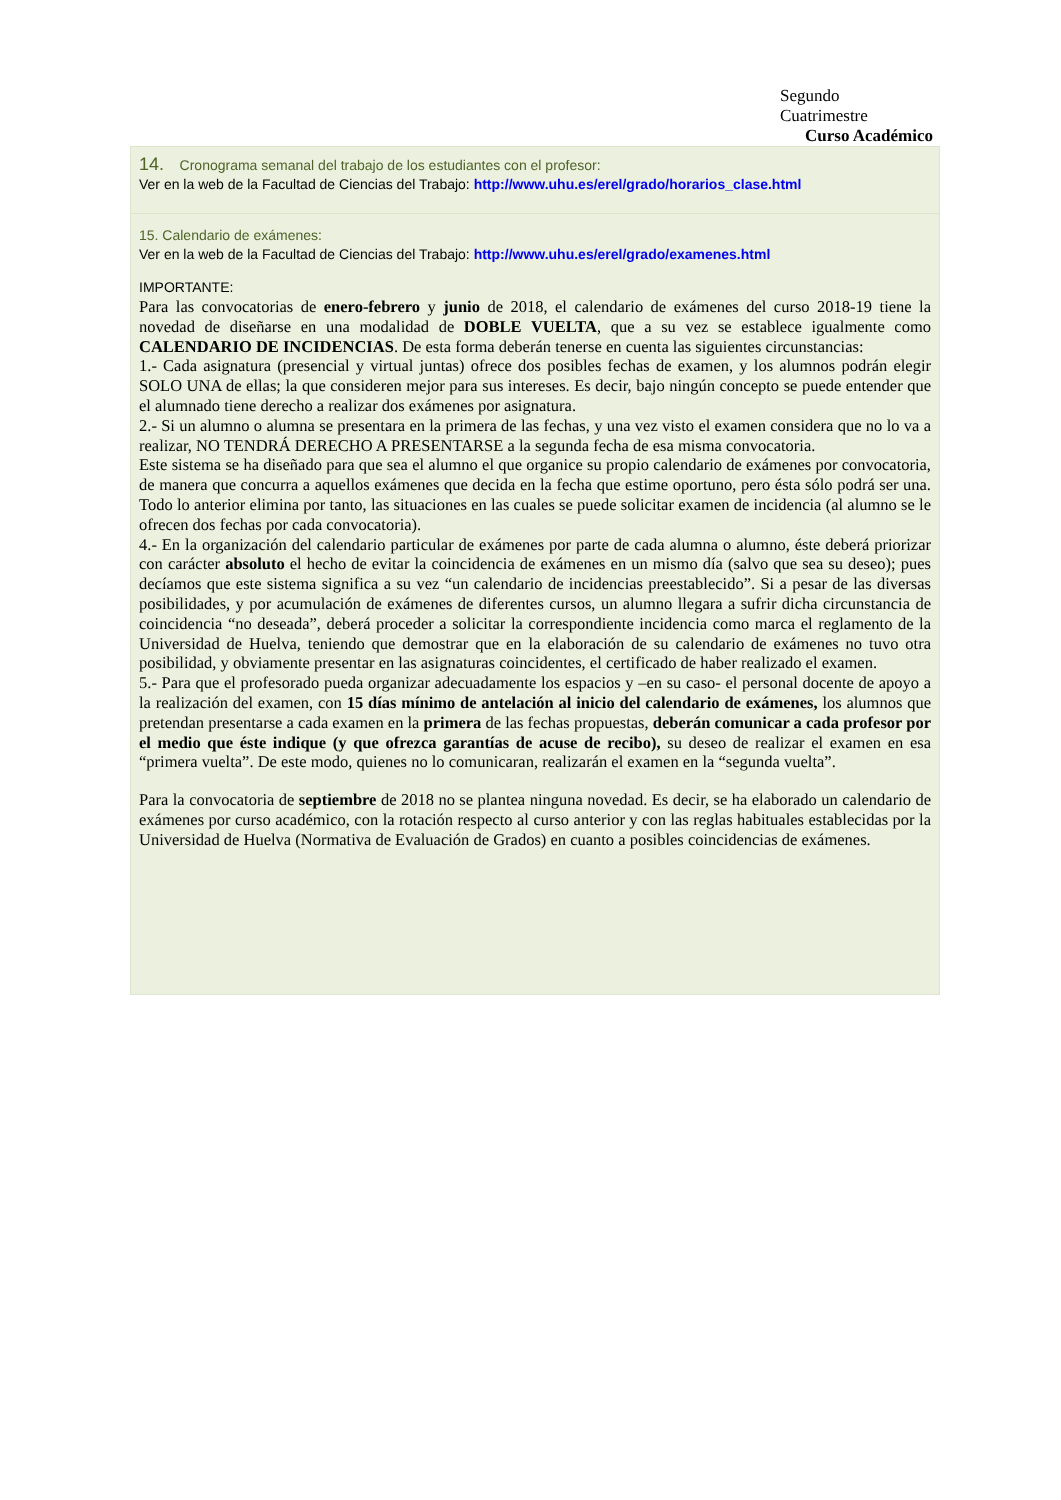Segundo
Cuatrimestre
Curso Académico
14. Cronograma semanal del trabajo de los estudiantes con el profesor:
Ver en la web de la Facultad de Ciencias del Trabajo: http://www.uhu.es/erel/grado/horarios_clase.html
15. Calendario de exámenes:
Ver en la web de la Facultad de Ciencias del Trabajo: http://www.uhu.es/erel/grado/examenes.html
IMPORTANTE:
Para las convocatorias de enero-febrero y junio de 2018, el calendario de exámenes del curso 2018-19 tiene la novedad de diseñarse en una modalidad de DOBLE VUELTA, que a su vez se establece igualmente como CALENDARIO DE INCIDENCIAS. De esta forma deberán tenerse en cuenta las siguientes circunstancias:
1.- Cada asignatura (presencial y virtual juntas) ofrece dos posibles fechas de examen, y los alumnos podrán elegir SOLO UNA de ellas; la que consideren mejor para sus intereses. Es decir, bajo ningún concepto se puede entender que el alumnado tiene derecho a realizar dos exámenes por asignatura.
2.- Si un alumno o alumna se presentara en la primera de las fechas, y una vez visto el examen considera que no lo va a realizar, NO TENDRÁ DERECHO A PRESENTARSE a la segunda fecha de esa misma convocatoria.
Este sistema se ha diseñado para que sea el alumno el que organice su propio calendario de exámenes por convocatoria, de manera que concurra a aquellos exámenes que decida en la fecha que estime oportuno, pero ésta sólo podrá ser una. Todo lo anterior elimina por tanto, las situaciones en las cuales se puede solicitar examen de incidencia (al alumno se le ofrecen dos fechas por cada convocatoria).
4.- En la organización del calendario particular de exámenes por parte de cada alumna o alumno, éste deberá priorizar con carácter absoluto el hecho de evitar la coincidencia de exámenes en un mismo día (salvo que sea su deseo); pues decíamos que este sistema significa a su vez “un calendario de incidencias preestablecido”. Si a pesar de las diversas posibilidades, y por acumulación de exámenes de diferentes cursos, un alumno llegara a sufrir dicha circunstancia de coincidencia “no deseada”, deberá proceder a solicitar la correspondiente incidencia como marca el reglamento de la Universidad de Huelva, teniendo que demostrar que en la elaboración de su calendario de exámenes no tuvo otra posibilidad, y obviamente presentar en las asignaturas coincidentes, el certificado de haber realizado el examen.
5.- Para que el profesorado pueda organizar adecuadamente los espacios y –en su caso- el personal docente de apoyo a la realización del examen, con 15 días mínimo de antelación al inicio del calendario de exámenes, los alumnos que pretendan presentarse a cada examen en la primera de las fechas propuestas, deberán comunicar a cada profesor por el medio que éste indique (y que ofrezca garantías de acuse de recibo), su deseo de realizar el examen en esa “primera vuelta”. De este modo, quienes no lo comunicaran, realizarán el examen en la “segunda vuelta”.
Para la convocatoria de septiembre de 2018 no se plantea ninguna novedad. Es decir, se ha elaborado un calendario de exámenes por curso académico, con la rotación respecto al curso anterior y con las reglas habituales establecidas por la Universidad de Huelva (Normativa de Evaluación de Grados) en cuanto a posibles coincidencias de exámenes.